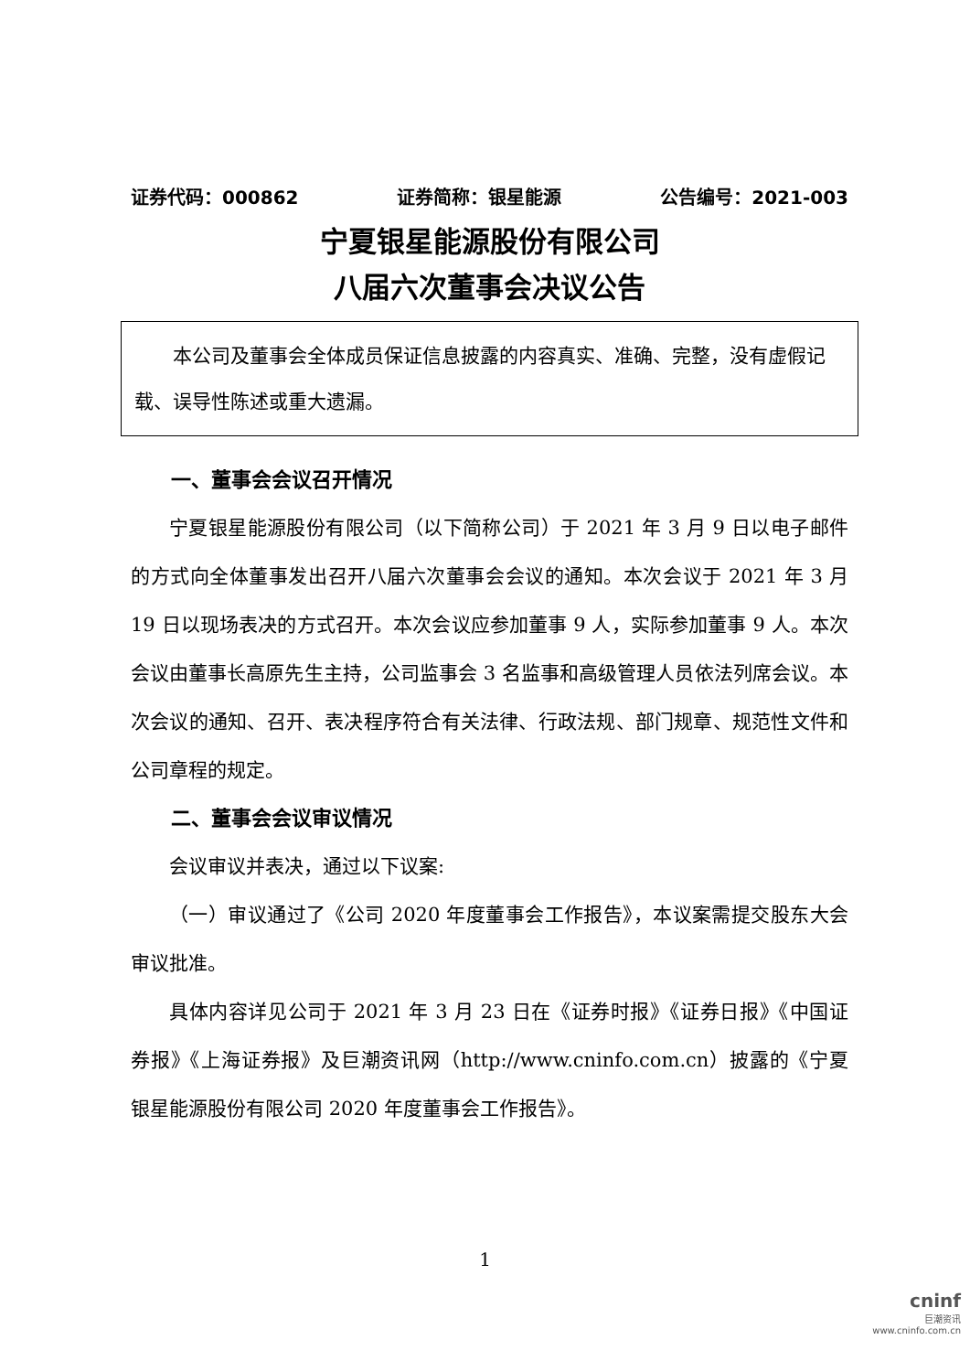证券代码：000862 证券简称：银星能源 公告编号：2021-003
宁夏银星能源股份有限公司
八届六次董事会决议公告
　　本公司及董事会全体成员保证信息披露的内容真实、准确、完整，没有虚假记载、误导性陈述或重大遗漏。
一、董事会会议召开情况
宁夏银星能源股份有限公司（以下简称公司）于 2021 年 3 月 9 日以电子邮件的方式向全体董事发出召开八届六次董事会会议的通知。本次会议于 2021 年 3 月 19 日以现场表决的方式召开。本次会议应参加董事 9 人，实际参加董事 9 人。本次会议由董事长高原先生主持，公司监事会 3 名监事和高级管理人员依法列席会议。本次会议的通知、召开、表决程序符合有关法律、行政法规、部门规章、规范性文件和公司章程的规定。
二、董事会会议审议情况
会议审议并表决，通过以下议案:
（一）审议通过了《公司 2020 年度董事会工作报告》，本议案需提交股东大会审议批准。
具体内容详见公司于 2021 年 3 月 23 日在《证券时报》《证券日报》《中国证券报》《上海证券报》及巨潮资讯网（http://www.cninfo.com.cn）披露的《宁夏银星能源股份有限公司 2020 年度董事会工作报告》。
1
cninf
巨潮资讯
www.cninfo.com.cn